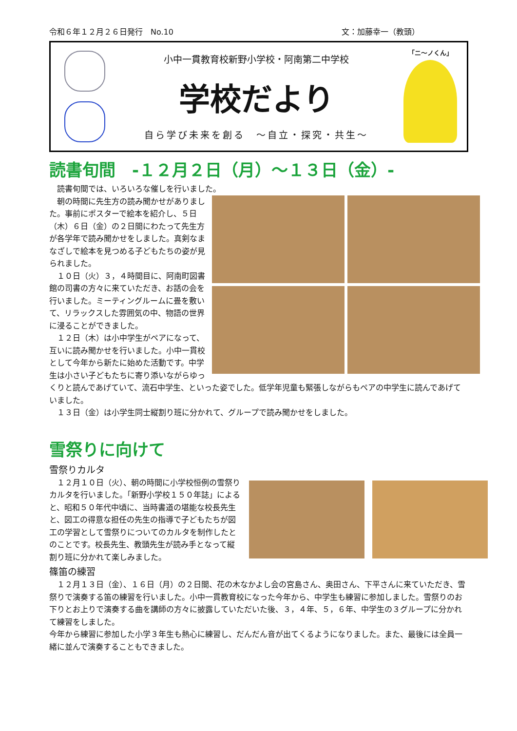令和６年１２月２６日発行　No.10 文：加藤幸一（教頭）
小中一貫教育校新野小学校・阿南第二中学校
学校だより
自ら学び未来を創る　～自立・探究・共生～
「ニ～ノくん」
読書旬間　-１２月２日（月）～１３日（金）-
読書旬間では、いろいろな催しを行いました。
朝の時間に先生方の読み聞かせがありました。事前にポスターで絵本を紹介し、５日（木）６日（金）の２日間にわたって先生方が各学年で読み聞かせをしました。真剣なまなざしで絵本を見つめる子どもたちの姿が見られました。
１０日（火）３，４時間目に、阿南町図書館の司書の方々に来ていただき、お話の会を行いました。ミーティングルームに畳を敷いて、リラックスした雰囲気の中、物語の世界に浸ることができました。
１２日（木）は小中学生がペアになって、互いに読み聞かせを行いました。小中一貫校として今年から新たに始めた活動です。中学生は小さい子どもたちに寄り添いながらゆっくりと読んであげていて、流石中学生、といった姿でした。低学年児童も緊張しながらもペアの中学生に読んであげていました。
１３日（金）は小学生同士縦割り班に分かれて、グループで読み聞かせをしました。
雪祭りに向けて
雪祭りカルタ
１２月１０日（火）、朝の時間に小学校恒例の雪祭りカルタを行いました。「新野小学校１５０年誌」によると、昭和５０年代中頃に、当時書道の堪能な校長先生と、図工の得意な担任の先生の指導で子どもたちが図工の学習として雪祭りについてのカルタを制作したとのことです。校長先生、教頭先生が読み手となって縦割り班に分かれて楽しみました。
篠笛の練習
１２月１３日（金）、１６日（月）の２日間、花の木なかよし会の宮島さん、奥田さん、下平さんに来ていただき、雪祭りで演奏する笛の練習を行いました。小中一貫教育校になった今年から、中学生も練習に参加しました。雪祭りのお下りとお上りで演奏する曲を講師の方々に披露していただいた後、３，４年、５，６年、中学生の３グループに分かれて練習をしました。
今年から練習に参加した小学３年生も熱心に練習し、だんだん音が出てくるようになりました。また、最後には全員一緒に並んで演奏することもできました。